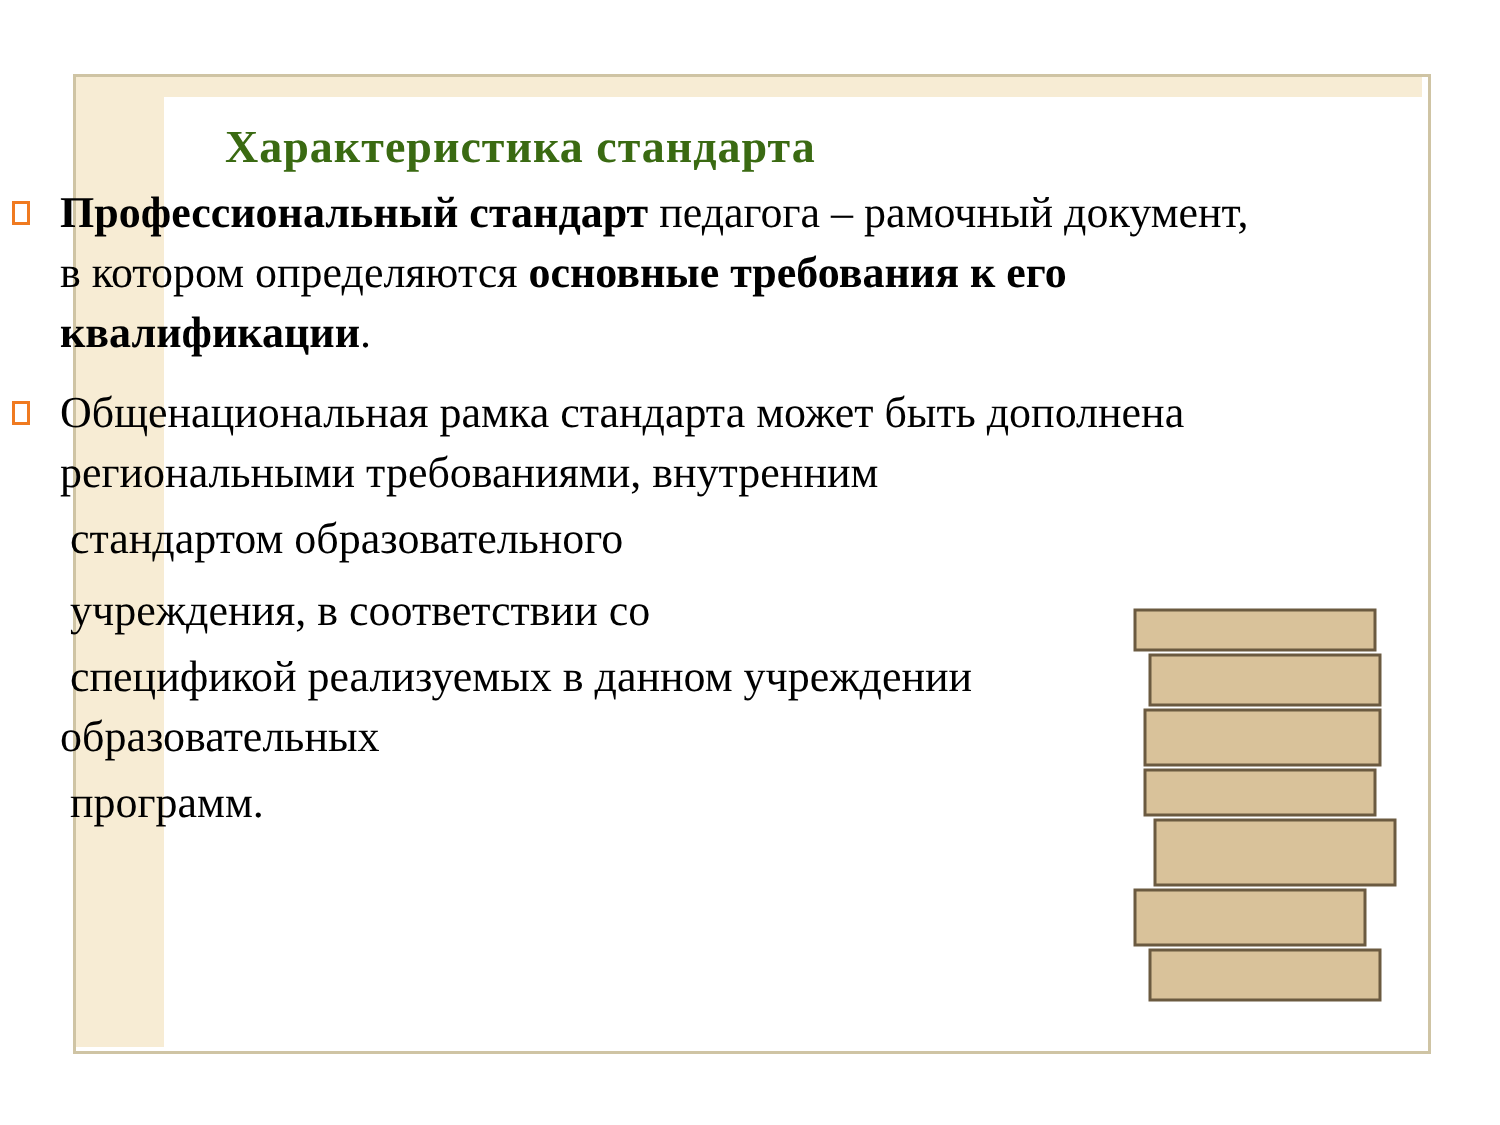Характеристика стандарта
Профессиональный стандарт педагога – рамочный документ, в котором определяются основные требования к его квалификации.
Общенациональная рамка стандарта может быть дополнена региональными требованиями, внутренним
стандартом образовательного
учреждения, в соответствии со
спецификой реализуемых в данном учреждении
образовательных
программ.